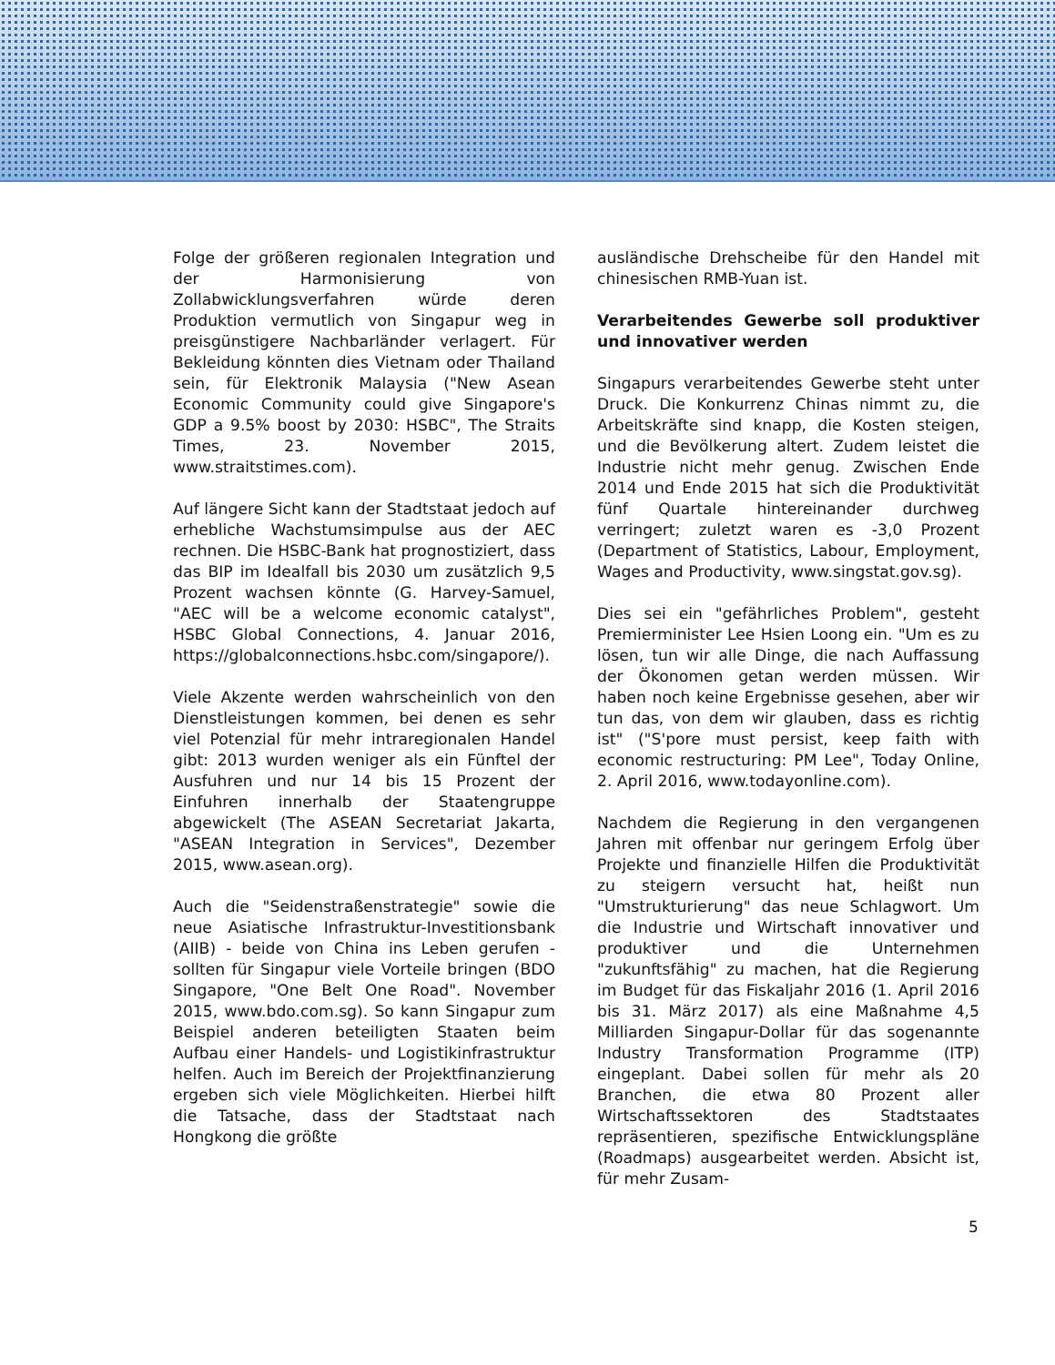Folge der größeren regionalen Integration und der Harmonisierung von Zollabwicklungsverfahren würde deren Produktion vermutlich von Singapur weg in preisgünstigere Nachbarländer verlagert. Für Bekleidung könnten dies Vietnam oder Thailand sein, für Elektronik Malaysia ("New Asean Economic Community could give Singapore's GDP a 9.5% boost by 2030: HSBC", The Straits Times, 23. November 2015, www.straitstimes.com).
Auf längere Sicht kann der Stadtstaat jedoch auf erhebliche Wachstumsimpulse aus der AEC rechnen. Die HSBC-Bank hat prognostiziert, dass das BIP im Idealfall bis 2030 um zusätzlich 9,5 Prozent wachsen könnte (G. Harvey-Samuel, "AEC will be a welcome economic catalyst", HSBC Global Connections, 4. Januar 2016, https://globalconnections.hsbc.com/singapore/).
Viele Akzente werden wahrscheinlich von den Dienstleistungen kommen, bei denen es sehr viel Potenzial für mehr intraregionalen Handel gibt: 2013 wurden weniger als ein Fünftel der Ausfuhren und nur 14 bis 15 Prozent der Einfuhren innerhalb der Staatengruppe abgewickelt (The ASEAN Secretariat Jakarta, "ASEAN Integration in Services", Dezember 2015, www.asean.org).
Auch die "Seidenstraßenstrategie" sowie die neue Asiatische Infrastruktur-Investitionsbank (AIIB) - beide von China ins Leben gerufen - sollten für Singapur viele Vorteile bringen (BDO Singapore, "One Belt One Road". November 2015, www.bdo.com.sg). So kann Singapur zum Beispiel anderen beteiligten Staaten beim Aufbau einer Handels- und Logistikinfrastruktur helfen. Auch im Bereich der Projektfinanzierung ergeben sich viele Möglichkeiten. Hierbei hilft die Tatsache, dass der Stadtstaat nach Hongkong die größte
ausländische Drehscheibe für den Handel mit chinesischen RMB-Yuan ist.
Verarbeitendes Gewerbe soll produktiver und innovativer werden
Singapurs verarbeitendes Gewerbe steht unter Druck. Die Konkurrenz Chinas nimmt zu, die Arbeitskräfte sind knapp, die Kosten steigen, und die Bevölkerung altert. Zudem leistet die Industrie nicht mehr genug. Zwischen Ende 2014 und Ende 2015 hat sich die Produktivität fünf Quartale hintereinander durchweg verringert; zuletzt waren es -3,0 Prozent (Department of Statistics, Labour, Employment, Wages and Productivity, www.singstat.gov.sg).
Dies sei ein "gefährliches Problem", gesteht Premierminister Lee Hsien Loong ein. "Um es zu lösen, tun wir alle Dinge, die nach Auffassung der Ökonomen getan werden müssen. Wir haben noch keine Ergebnisse gesehen, aber wir tun das, von dem wir glauben, dass es richtig ist" ("S'pore must persist, keep faith with economic restructuring: PM Lee", Today Online, 2. April 2016, www.todayonline.com).
Nachdem die Regierung in den vergangenen Jahren mit offenbar nur geringem Erfolg über Projekte und finanzielle Hilfen die Produktivität zu steigern versucht hat, heißt nun "Umstrukturierung" das neue Schlagwort. Um die Industrie und Wirtschaft innovativer und produktiver und die Unternehmen "zukunftsfähig" zu machen, hat die Regierung im Budget für das Fiskaljahr 2016 (1. April 2016 bis 31. März 2017) als eine Maßnahme 4,5 Milliarden Singapur-Dollar für das sogenannte Industry Transformation Programme (ITP) eingeplant. Dabei sollen für mehr als 20 Branchen, die etwa 80 Prozent aller Wirtschaftssektoren des Stadtstaates repräsentieren, spezifische Entwicklungspläne (Roadmaps) ausgearbeitet werden. Absicht ist, für mehr Zusam-
5